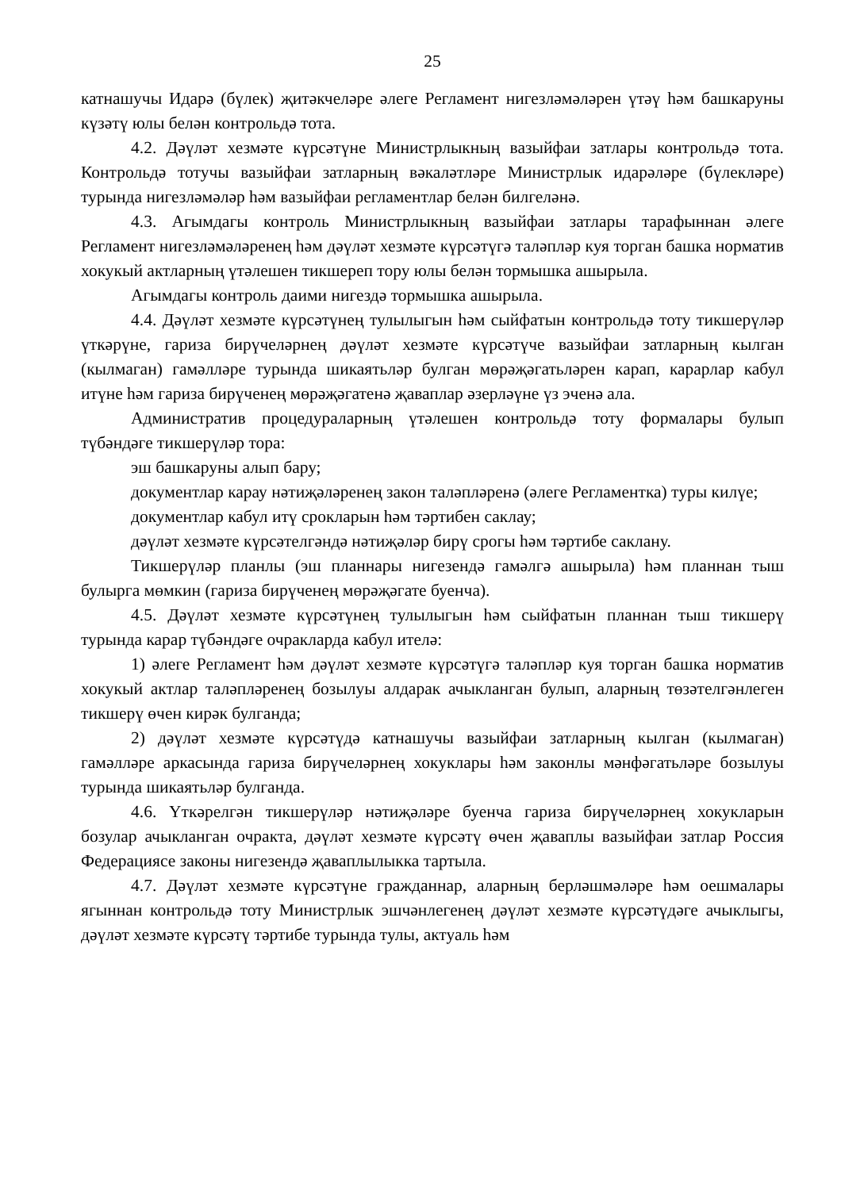25
катнашучы Идарә (бүлек) җитәкчеләре әлеге Регламент нигезләмәләрен үтәү һәм башкаруны күзәтү юлы белән контрольдә тота.
4.2. Дәүләт хезмәте күрсәтүне Министрлыкның вазыйфаи затлары контрольдә тота. Контрольдә тотучы вазыйфаи затларның вәкаләтләре Министрлык идарәләре (бүлекләре) турында нигезләмәләр һәм вазыйфаи регламентлар белән билгеләнә.
4.3. Агымдагы контроль Министрлыкның вазыйфаи затлары тарафыннан әлеге Регламент нигезләмәләренең һәм дәүләт хезмәте күрсәтүгә таләпләр куя торган башка норматив хокукый актларның үтәлешен тикшереп тору юлы белән тормышка ашырыла.
Агымдагы контроль даими нигездә тормышка ашырыла.
4.4. Дәүләт хезмәте күрсәтүнең тулылыгын һәм сыйфатын контрольдә тоту тикшерүләр үткәрүне, гариза бирүчеләрнең дәүләт хезмәте күрсәтүче вазыйфаи затларның кылган (кылмаган) гамәлләре турында шикаятьләр булган мөрәҗәгатьләрен карап, карарлар кабул итүне һәм гариза бирүченең мөрәҗәгатенә җаваплар әзерләүне үз эченә ала.
Административ процедураларның үтәлешен контрольдә тоту формалары булып түбәндәге тикшерүләр тора:
эш башкаруны алып бару;
документлар карау нәтиҗәләренең закон таләпләренә (әлеге Регламентка) туры килүе;
документлар кабул итү срокларын һәм тәртибен саклау;
дәүләт хезмәте күрсәтелгәндә нәтиҗәләр бирү срогы һәм тәртибе саклану.
Тикшерүләр планлы (эш планнары нигезендә гамәлгә ашырыла) һәм планнан тыш булырга мөмкин (гариза бирүченең мөрәҗәгате буенча).
4.5. Дәүләт хезмәте күрсәтүнең тулылыгын һәм сыйфатын планнан тыш тикшерү турында карар түбәндәге очракларда кабул ителә:
1) әлеге Регламент һәм дәүләт хезмәте күрсәтүгә таләпләр куя торган башка норматив хокукый актлар таләпләренең бозылуы алдарак ачыкланган булып, аларның төзәтелгәнлеген тикшерү өчен кирәк булганда;
2) дәүләт хезмәте күрсәтүдә катнашучы вазыйфаи затларның кылган (кылмаган) гамәлләре аркасында гариза бирүчеләрнең хокуклары һәм законлы мәнфәгатьләре бозылуы турында шикаятьләр булганда.
4.6. Үткәрелгән тикшерүләр нәтиҗәләре буенча гариза бирүчеләрнең хокукларын бозулар ачыкланган очракта, дәүләт хезмәте күрсәтү өчен җаваплы вазыйфаи затлар Россия Федерациясе законы нигезендә җаваплылыкка тартыла.
4.7. Дәүләт хезмәте күрсәтүне гражданнар, аларның берләшмәләре һәм оешмалары ягыннан контрольдә тоту Министрлык эшчәнлегенең дәүләт хезмәте күрсәтүдәге ачыклыгы, дәүләт хезмәте күрсәтү тәртибе турында тулы, актуаль һәм